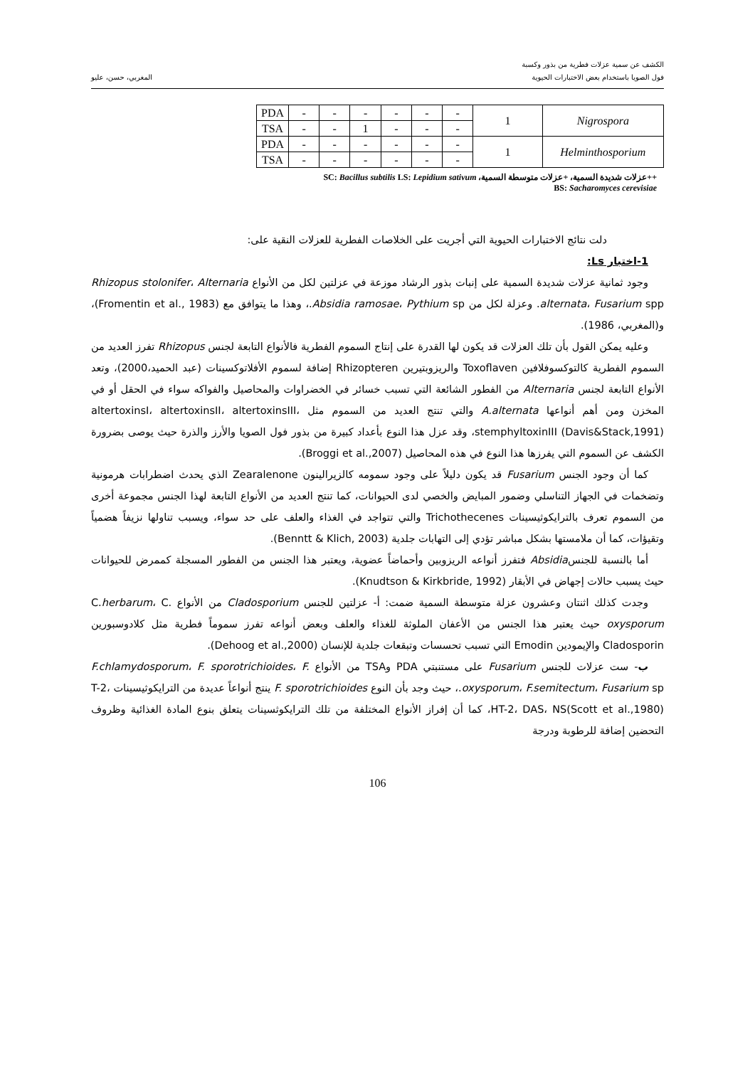الكشف عن سمية عزلات فطرية من بذور وكسبة
فول الصويا باستخدام بعض الاختبارات الحيوية
المغربي، حسن، عليو
| PDA | - | - | - | - | - | - | 1 | Nigrospora |
| TSA | - | - | 1 | - | - | - | | |
| PDA | - | - | - | - | - | - | 1 | Helminthosporium |
| TSA | - | - | - | - | - | - | | |
++عزلات شديدة السمية، +عزلات متوسطة السمية، SC: Bacillus subtilis LS: Lepidium sativum
BS: Sacharomyces cerevisiae
دلت نتائج الاختبارات الحيوية التي أجريت على الخلاصات الفطرية للعزلات النقية على:
1-اختبار Ls:
وجود ثمانية عزلات شديدة السمية على إنبات بذور الرشاد موزعة في عزلتين لكل من الأنواع Rhizopus stolonifer، Alternaria alternata، Fusarium spp. وعزلة لكل من Absidia ramosae، Pythium sp.، وهذا ما يتوافق مع (Fromentin et al., 1983)، و(المغربي، 1986).
وعليه يمكن القول بأن تلك العزلات قد يكون لها القدرة على إنتاج السموم الفطرية فالأنواع التابعة لجنس Rhizopus تفرز العديد من السموم الفطرية كالتوكسوفلافين Toxoflaven والريزوبتيرين Rhizopteren إضافة لسموم الأفلاتوكسينات (عبد الحميد،2000)، وتعد الأنواع التابعة لجنس Alternaria من الفطور الشائعة التي تسبب خسائر في الخضراوات والمحاصيل والفواكه سواء في الحقل أو في المخزن ومن أهم أنواعها A.alternata والتي تنتج العديد من السموم مثل altertoxinsI، altertoxinsII، altertoxinsIII، stemphyltoxinIII (Davis&Stack,1991)، وقد عزل هذا النوع بأعداد كبيرة من بذور فول الصويا والأرز والذرة حيث يوصى بضرورة الكشف عن السموم التي يفرزها هذا النوع في هذه المحاصيل (Broggi et al.,2007).
كما أن وجود الجنس Fusarium قد يكون دليلاً على وجود سمومه كالزيرالينون Zearalenone الذي يحدث اضطرابات هرمونية وتضخمات في الجهاز التناسلي وضمور المبايض والخصي لدى الحيوانات، كما تنتج العديد من الأنواع التابعة لهذا الجنس مجموعة أخرى من السموم تعرف بالترايكوثيسينات Trichothecenes والتي تتواجد في الغذاء والعلف على حد سواء، ويسبب تناولها نزيفاً هضمياً وتقيؤات، كما أن ملامستها بشكل مباشر تؤدي إلى التهابات جلدية (Benntt & Klich, 2003).
أما بالنسبة للجنسAbsidia فتفرز أنواعه الريزوبين وأحماضاً عضوية، ويعتبر هذا الجنس من الفطور المسجلة كممرض للحيوانات حيث يسبب حالات إجهاض في الأبقار (Knudtson & Kirkbride, 1992).
وجدت كذلك اثنتان وعشرون عزلة متوسطة السمية ضمت: أ- عزلتين للجنس Cladosporium من الأنواع C.herbarum، C. oxysporum حيث يعتبر هذا الجنس من الأعفان الملوثة للغذاء والعلف وبعض أنواعه تفرز سموماً فطرية مثل كلادوسبورين Cladosporin والإيمودين Emodin التي تسبب تحسسات وتبقعات جلدية للإنسان (Dehoog et al.,2000).
ب- ست عزلات للجنس Fusarium على مستنبتي PDA وTSA من الأنواع F.chlamydosporum، F. sporotrichioides، F. oxysporum، F.semitectum، Fusarium sp.، حيث وجد بأن النوع F. sporotrichioides ينتج أنواعاً عديدة من الترايكوثيسينات T-2، HT-2، DAS، NS(Scott et al.,1980)، كما أن إفراز الأنواع المختلفة من تلك الترايكوثسينات يتعلق بنوع المادة الغذائية وظروف التحضين إضافة للرطوبة ودرجة
106